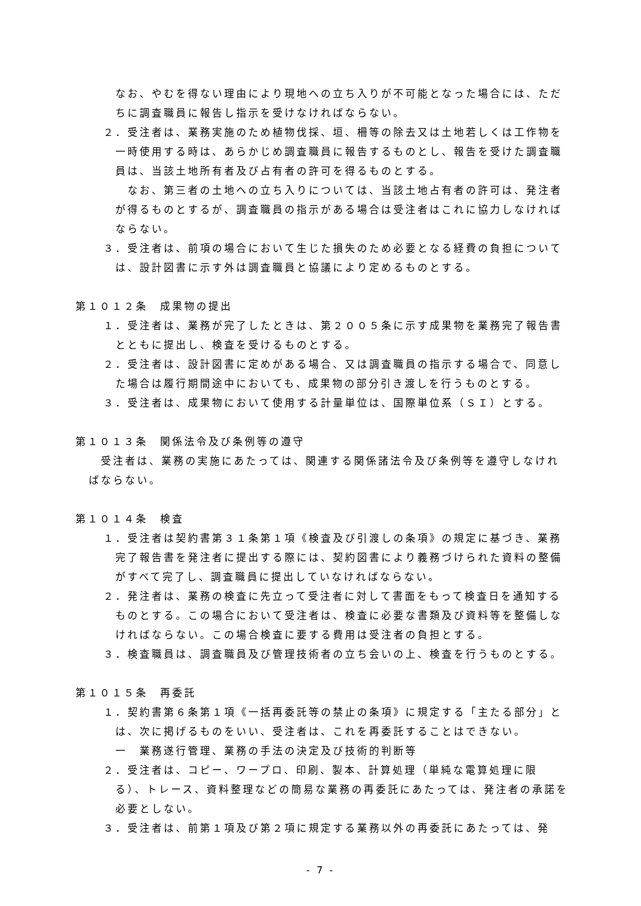なお、やむを得ない理由により現地への立ち入りが不可能となった場合には、ただちに調査職員に報告し指示を受けなければならない。
２．受注者は、業務実施のため植物伐採、垣、柵等の除去又は土地若しくは工作物を一時使用する時は、あらかじめ調査職員に報告するものとし、報告を受けた調査職員は、当該土地所有者及び占有者の許可を得るものとする。
なお、第三者の土地への立ち入りについては、当該土地占有者の許可は、発注者が得るものとするが、調査職員の指示がある場合は受注者はこれに協力しなければならない。
３．受注者は、前項の場合において生じた損失のため必要となる経費の負担については、設計図書に示す外は調査職員と協議により定めるものとする。
第１０１２条　成果物の提出
１．受注者は、業務が完了したときは、第２００５条に示す成果物を業務完了報告書とともに提出し、検査を受けるものとする。
２．受注者は、設計図書に定めがある場合、又は調査職員の指示する場合で、同意した場合は履行期間途中においても、成果物の部分引き渡しを行うものとする。
３．受注者は、成果物において使用する計量単位は、国際単位系（ＳＩ）とする。
第１０１３条　関係法令及び条例等の遵守
受注者は、業務の実施にあたっては、関連する関係諸法令及び条例等を遵守しなければならない。
第１０１４条　検査
１．受注者は契約書第３１条第１項《検査及び引渡しの条項》の規定に基づき、業務完了報告書を発注者に提出する際には、契約図書により義務づけられた資料の整備がすべて完了し、調査職員に提出していなければならない。
２．発注者は、業務の検査に先立って受注者に対して書面をもって検査日を通知するものとする。この場合において受注者は、検査に必要な書類及び資料等を整備しなければならない。この場合検査に要する費用は受注者の負担とする。
３．検査職員は、調査職員及び管理技術者の立ち会いの上、検査を行うものとする。
第１０１５条　再委託
１．契約書第６条第１項《一括再委託等の禁止の条項》に規定する「主たる部分」とは、次に掲げるものをいい、受注者は、これを再委託することはできない。
一　業務遂行管理、業務の手法の決定及び技術的判断等
２．受注者は、コピー、ワープロ、印刷、製本、計算処理（単純な電算処理に限る）、トレース、資料整理などの簡易な業務の再委託にあたっては、発注者の承諾を必要としない。
３．受注者は、前第１項及び第２項に規定する業務以外の再委託にあたっては、発
- 7 -